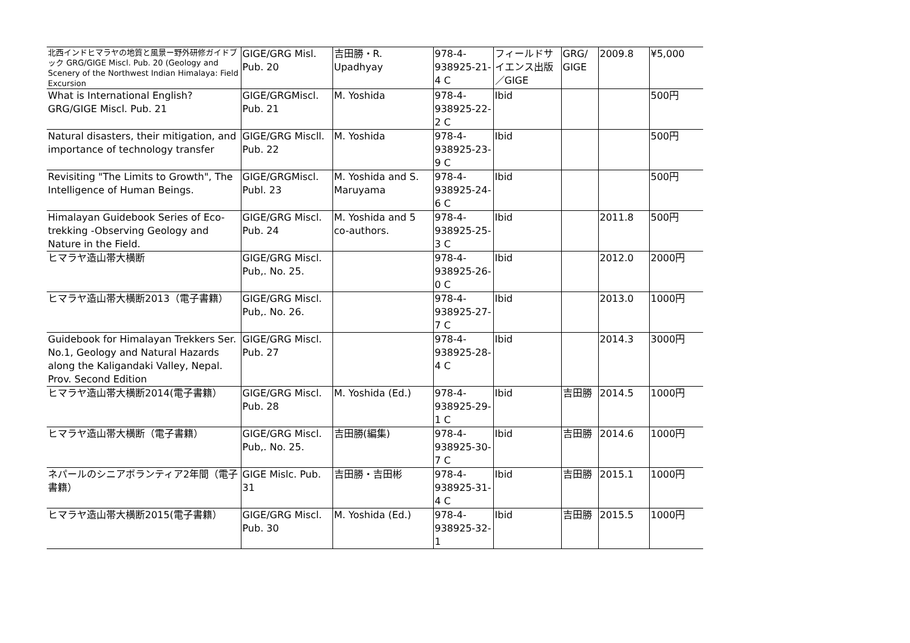| 北西インドヒマラヤの地質と風景ー野外研修ガイドブック GRG/GIGE Miscl. Pub. 20 (Geology and Scenery of the Northwest Indian Himalaya: Field Excursion | GIGE/GRG Misl. Pub. 20 | 吉田勝・R. Upadhyay | 978-4-938925-21-4 C | フィールドサイエンス出版／GIGE | GRG/ GIGE | 2009.8 | ¥5,000 |
| What is International English? GRG/GIGE Miscl. Pub. 21 | GIGE/GRGMiscl. Pub. 21 | M. Yoshida | 978-4-938925-22-2 C | Ibid | | | 500円 |
| Natural disasters, their mitigation, and importance of technology transfer | GIGE/GRG Miscll. Pub. 22 | M. Yoshida | 978-4-938925-23-9 C | Ibid | | | 500円 |
| Revisiting "The Limits to Growth", The Intelligence of Human Beings. | GIGE/GRGMiscl. Publ. 23 | M. Yoshida and S. Maruyama | 978-4-938925-24-6 C | Ibid | | | 500円 |
| Himalayan Guidebook Series of Eco-trekking -Observing Geology and Nature in the Field. | GIGE/GRG Miscl. Pub. 24 | M. Yoshida and 5 co-authors. | 978-4-938925-25-3 C | Ibid | | 2011.8 | 500円 |
| ヒマラヤ造山帯大横断 | GIGE/GRG Miscl. Pub,. No. 25. | | 978-4-938925-26-0 C | Ibid | | 2012.0 | 2000円 |
| ヒマラヤ造山帯大横断2013（電子書籍） | GIGE/GRG Miscl. Pub,. No. 26. | | 978-4-938925-27-7 C | Ibid | | 2013.0 | 1000円 |
| Guidebook for Himalayan Trekkers Ser. No.1, Geology and Natural Hazards along the Kaligandaki Valley, Nepal. Prov. Second Edition | GIGE/GRG Miscl. Pub. 27 | | 978-4-938925-28-4 C | Ibid | | 2014.3 | 3000円 |
| ヒマラヤ造山帯大横断2014(電子書籍） | GIGE/GRG Miscl. Pub. 28 | M. Yoshida (Ed.) | 978-4-938925-29-1 C | Ibid | 吉田勝 | 2014.5 | 1000円 |
| ヒマラヤ造山帯大横断（電子書籍） | GIGE/GRG Miscl. Pub,. No. 25. | 吉田勝(編集) | 978-4-938925-30-7 C | Ibid | 吉田勝 | 2014.6 | 1000円 |
| ネパールのシニアボランティア2年間（電子書籍） | GIGE Mislc. Pub. 31 | 吉田勝・吉田彬 | 978-4-938925-31-4 C | Ibid | 吉田勝 | 2015.1 | 1000円 |
| ヒマラヤ造山帯大横断2015(電子書籍） | GIGE/GRG Miscl. Pub. 30 | M. Yoshida (Ed.) | 978-4-938925-32-1 | Ibid | 吉田勝 | 2015.5 | 1000円 |